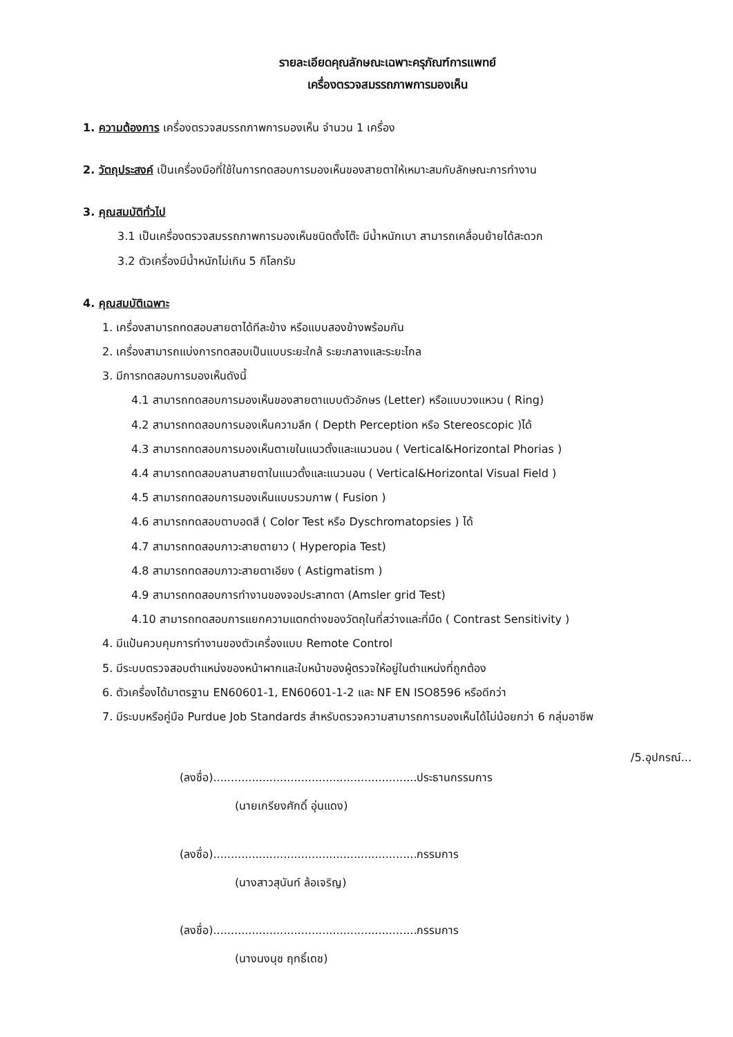รายละเอียดคุณลักษณะเฉพาะครุภัณฑ์การแพทย์
เครื่องตรวจสมรรถภาพการมองเห็น
1. ความต้องการ เครื่องตรวจสมรรถภาพการมองเห็น จำนวน 1 เครื่อง
2. วัตถุประสงค์ เป็นเครื่องมือที่ใช้ในการทดสอบการมองเห็นของสายตาให้เหมาะสมกับลักษณะการทำงาน
3. คุณสมบัติทั่วไป
3.1 เป็นเครื่องตรวจสมรรถภาพการมองเห็นชนิดตั้งโต๊ะ มีน้ำหนักเบา สามารถเคลื่อนย้ายได้สะดวก
3.2 ตัวเครื่องมีน้ำหนักไม่เกิน 5 กิโลกรัม
4. คุณสมบัติเฉพาะ
1. เครื่องสามารถทดสอบสายตาได้ทีละข้าง หรือแบบสองข้างพร้อมกัน
2. เครื่องสามารถแบ่งการทดสอบเป็นแบบระยะใกล้ ระยะกลางและระยะไกล
3. มีการทดสอบการมองเห็นดังนี้
4.1 สามารถทดสอบการมองเห็นของสายตาแบบตัวอักษร (Letter) หรือแบบวงแหวน ( Ring)
4.2 สามารถทดสอบการมองเห็นความลึก ( Depth Perception หรือ Stereoscopic )ได้
4.3 สามารถทดสอบการมองเห็นตาเขในแนวตั้งและแนวนอน ( Vertical&Horizontal Phorias )
4.4 สามารถทดสอบลานสายตาในแนวตั้งและแนวนอน ( Vertical&Horizontal Visual Field )
4.5 สามารถทดสอบการมองเห็นแบบรวมภาพ ( Fusion )
4.6 สามารถทดสอบตาบอดสี ( Color Test หรือ Dyschromatopsies ) ได้
4.7 สามารถทดสอบภาวะสายตายาว ( Hyperopia Test)
4.8 สามารถทดสอบภาวะสายตาเอียง ( Astigmatism )
4.9 สามารถทดสอบการทำงานของจอประสาทตา (Amsler grid Test)
4.10 สามารถทดสอบการแยกความแตกต่างของวัตถุในที่สว่างและที่มืด ( Contrast Sensitivity )
4. มีแป้นควบคุมการทำงานของตัวเครื่องแบบ Remote Control
5. มีระบบตรวจสอบตำแหน่งของหน้าผากและใบหน้าของผู้ตรวจให้อยู่ในตำแหน่งที่ถูกต้อง
6. ตัวเครื่องได้มาตรฐาน EN60601-1, EN60601-1-2 และ NF EN ISO8596 หรือดีกว่า
7. มีระบบหรือคู่มือ Purdue Job Standards สำหรับตรวจความสามารถการมองเห็นได้ไม่น้อยกว่า 6 กลุ่มอาชีพ
/5.อุปกรณ์...
(ลงชื่อ)..........................................................ประธานกรรมการ
(นายเกรียงศักดิ์ อุ่นแดง)
(ลงชื่อ)..........................................................กรรมการ
(นางสาวสุนันท์ ล้อเจริญ)
(ลงชื่อ)..........................................................กรรมการ
(นางนงนุช ฤทธิ์เดช)